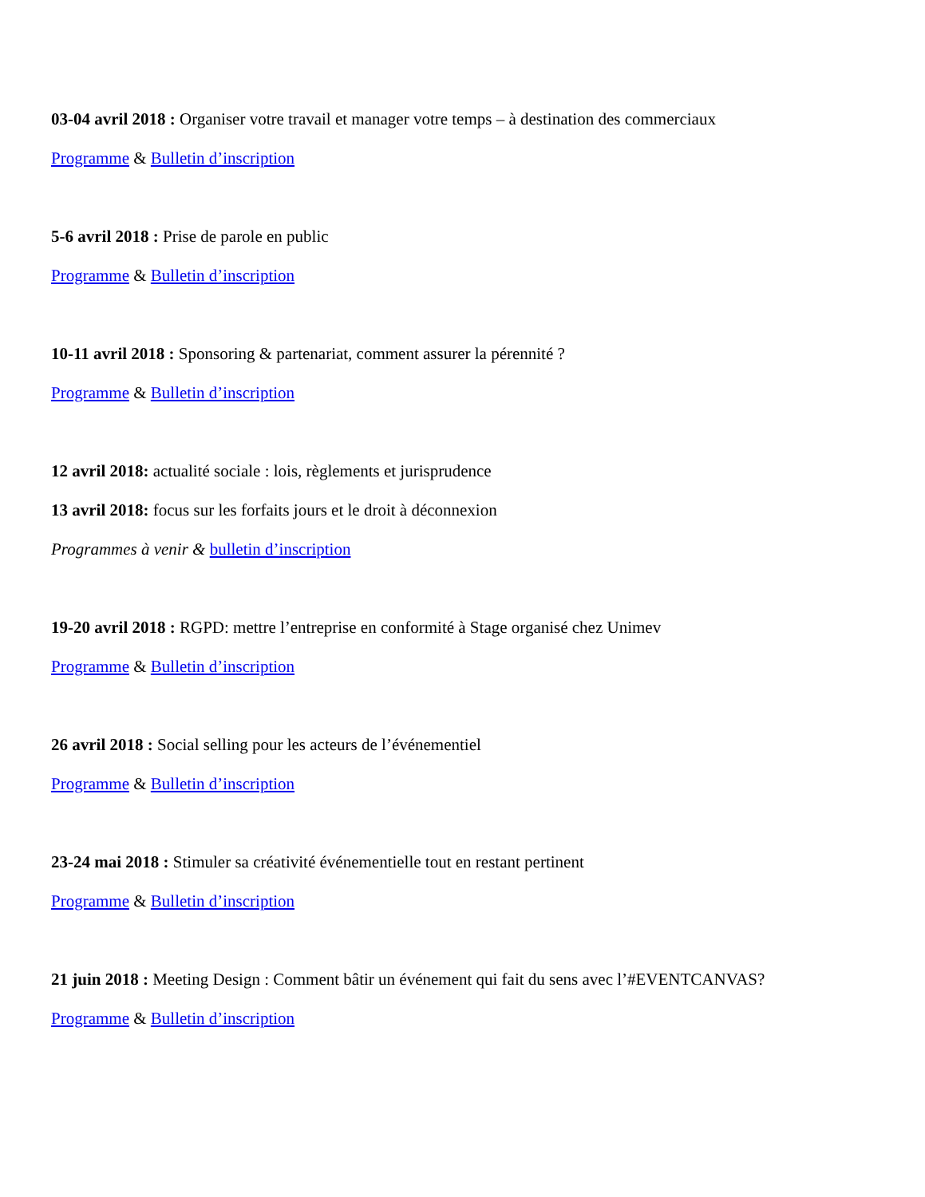03-04 avril 2018 : Organiser votre travail et manager votre temps – à destination des commerciaux
Programme & Bulletin d’inscription
5-6 avril 2018 : Prise de parole en public
Programme & Bulletin d’inscription
10-11 avril 2018 : Sponsoring & partenariat, comment assurer la pérennité ?
Programme & Bulletin d’inscription
12 avril 2018: actualité sociale : lois, règlements et jurisprudence
13 avril 2018: focus sur les forfaits jours et le droit à déconnexion
Programmes à venir & bulletin d’inscription
19-20 avril 2018 : RGPD: mettre l’entreprise en conformité à Stage organisé chez Unimev
Programme & Bulletin d’inscription
26 avril 2018 : Social selling pour les acteurs de l’événementiel
Programme & Bulletin d’inscription
23-24 mai 2018 : Stimuler sa créativité événementielle tout en restant pertinent
Programme & Bulletin d’inscription
21 juin 2018 : Meeting Design : Comment bâtir un événement qui fait du sens avec l’#EVENTCANVAS?
Programme & Bulletin d’inscription